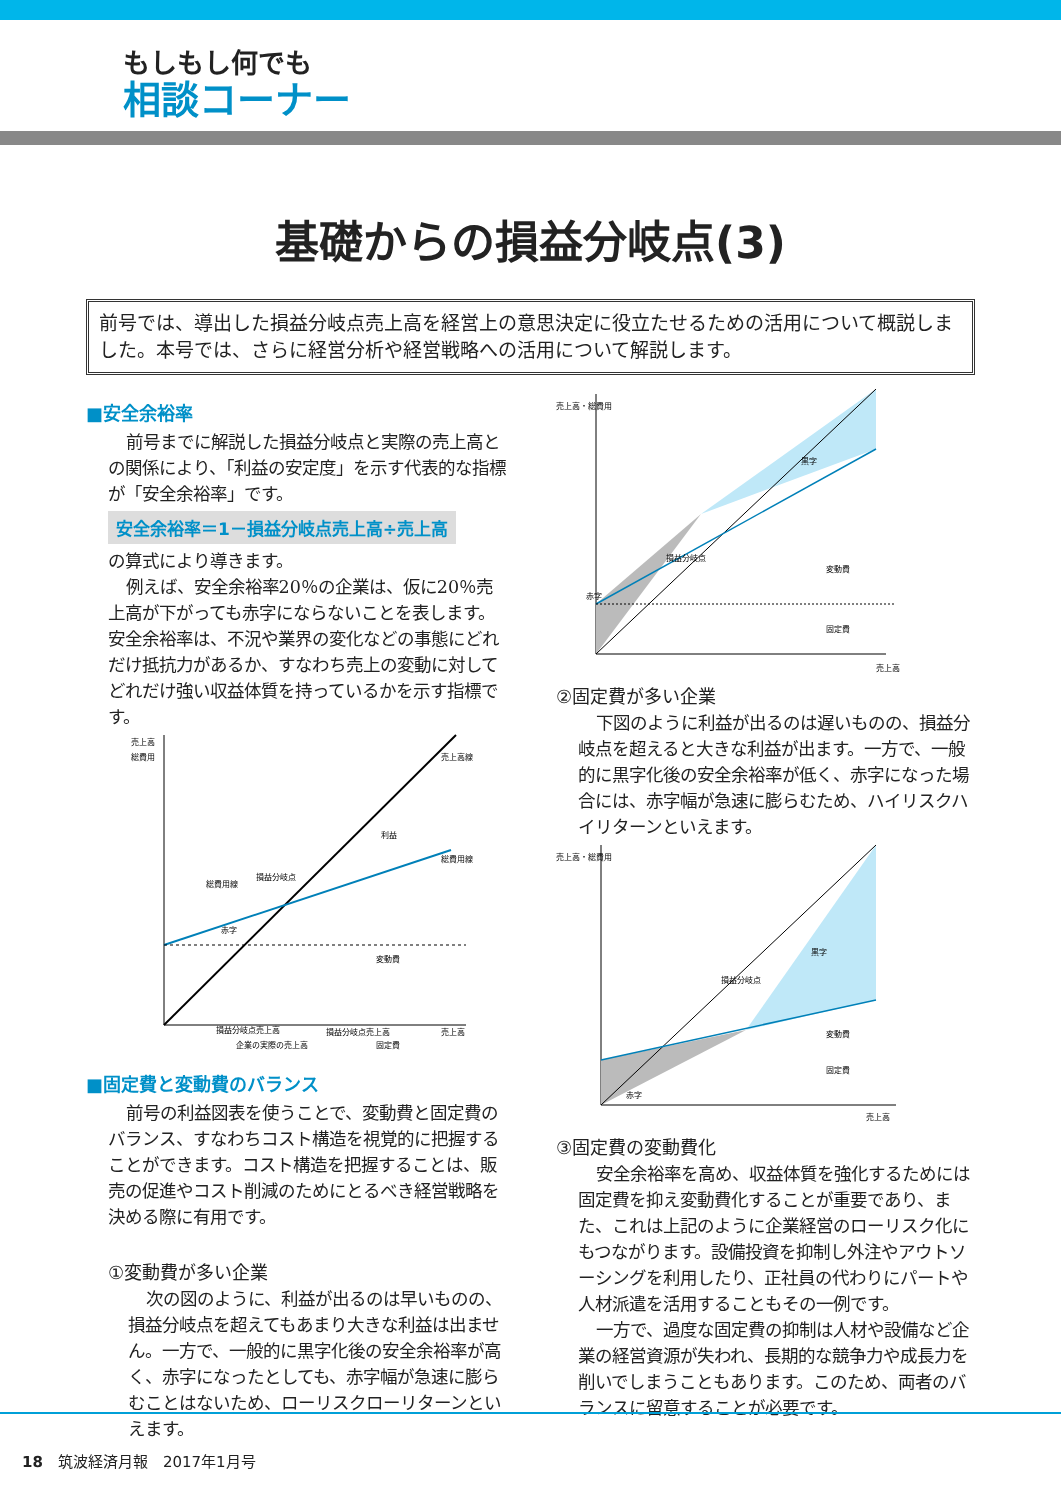もしもし何でも
相談コーナー
基礎からの損益分岐点(3)
前号では、導出した損益分岐点売上高を経営上の意思決定に役立たせるための活用について概説しました。本号では、さらに経営分析や経営戦略への活用について解説します。
■安全余裕率
前号までに解説した損益分岐点と実際の売上高との関係により、「利益の安定度」を示す代表的な指標が「安全余裕率」です。
安全余裕率＝1－損益分岐点売上高÷売上高
の算式により導きます。
例えば、安全余裕率20％の企業は、仮に20％売上高が下がっても赤字にならないことを表します。安全余裕率は、不況や業界の変化などの事態にどれだけ抵抗力があるか、すなわち売上の変動に対してどれだけ強い収益体質を持っているかを示す指標です。
売上高
総費用
売上高線
総費用線
損益分岐点
総費用線
赤字
利益
変動費
固定費
損益分岐点売上高
損益分岐点売上高
企業の実際の売上高
売上高
■固定費と変動費のバランス
前号の利益図表を使うことで、変動費と固定費のバランス、すなわちコスト構造を視覚的に把握することができます。コスト構造を把握することは、販売の促進やコスト削減のためにとるべき経営戦略を決める際に有用です。
①変動費が多い企業
次の図のように、利益が出るのは早いものの、損益分岐点を超えてもあまり大きな利益は出ません。一方で、一般的に黒字化後の安全余裕率が高く、赤字になったとしても、赤字幅が急速に膨らむことはないため、ローリスクローリターンといえます。
売上高・総費用
黒字
損益分岐点
赤字
変動費
固定費
売上高
②固定費が多い企業
下図のように利益が出るのは遅いものの、損益分岐点を超えると大きな利益が出ます。一方で、一般的に黒字化後の安全余裕率が低く、赤字になった場合には、赤字幅が急速に膨らむため、ハイリスクハイリターンといえます。
売上高・総費用
黒字
損益分岐点
赤字
変動費
固定費
売上高
③固定費の変動費化
安全余裕率を高め、収益体質を強化するためには固定費を抑え変動費化することが重要であり、また、これは上記のように企業経営のローリスク化にもつながります。設備投資を抑制し外注やアウトソーシングを利用したり、正社員の代わりにパートや人材派遣を活用することもその一例です。
一方で、過度な固定費の抑制は人材や設備など企業の経営資源が失われ、長期的な競争力や成長力を削いでしまうこともあります。このため、両者のバランスに留意することが必要です。
18　筑波経済月報　2017年1月号